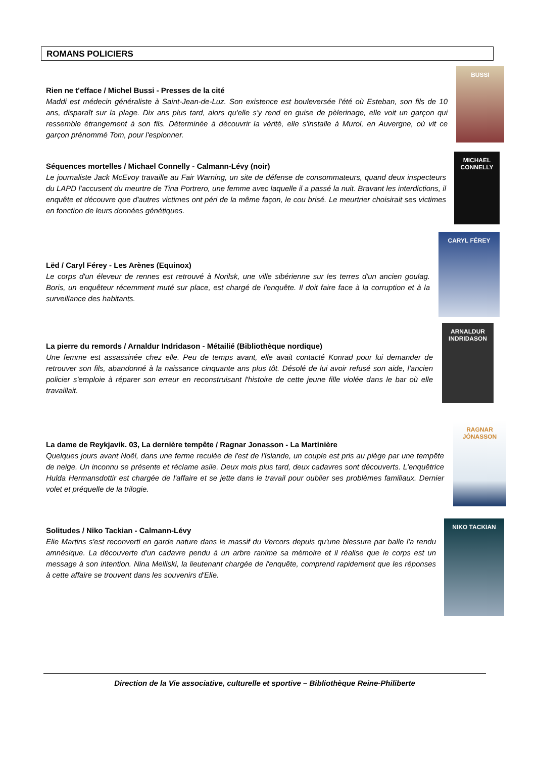ROMANS POLICIERS
Rien ne t'efface / Michel Bussi - Presses de la cité
Maddi est médecin généraliste à Saint-Jean-de-Luz. Son existence est bouleversée l'été où Esteban, son fils de 10 ans, disparaît sur la plage. Dix ans plus tard, alors qu'elle s'y rend en guise de pèlerinage, elle voit un garçon qui ressemble étrangement à son fils. Déterminée à découvrir la vérité, elle s'installe à Murol, en Auvergne, où vit ce garçon prénommé Tom, pour l'espionner.
BUSSI
Séquences mortelles / Michael Connelly - Calmann-Lévy (noir)
Le journaliste Jack McEvoy travaille au Fair Warning, un site de défense de consommateurs, quand deux inspecteurs du LAPD l'accusent du meurtre de Tina Portrero, une femme avec laquelle il a passé la nuit. Bravant les interdictions, il enquête et découvre que d'autres victimes ont péri de la même façon, le cou brisé. Le meurtrier choisirait ses victimes en fonction de leurs données génétiques.
MICHAEL CONNELLY
Lëd / Caryl Férey - Les Arènes (Equinox)
Le corps d'un éleveur de rennes est retrouvé à Norilsk, une ville sibérienne sur les terres d'un ancien goulag. Boris, un enquêteur récemment muté sur place, est chargé de l'enquête. Il doit faire face à la corruption et à la surveillance des habitants.
CARYL FÉREY
La pierre du remords / Arnaldur Indridason - Métailié (Bibliothèque nordique)
Une femme est assassinée chez elle. Peu de temps avant, elle avait contacté Konrad pour lui demander de retrouver son fils, abandonné à la naissance cinquante ans plus tôt. Désolé de lui avoir refusé son aide, l'ancien policier s'emploie à réparer son erreur en reconstruisant l'histoire de cette jeune fille violée dans le bar où elle travaillait.
ARNALDUR INDRIDASON
La dame de Reykjavik. 03, La dernière tempête / Ragnar Jonasson - La Martinière
Quelques jours avant Noël, dans une ferme reculée de l'est de l'Islande, un couple est pris au piège par une tempête de neige. Un inconnu se présente et réclame asile. Deux mois plus tard, deux cadavres sont découverts. L'enquêtrice Hulda Hermansdottir est chargée de l'affaire et se jette dans le travail pour oublier ses problèmes familiaux. Dernier volet et préquelle de la trilogie.
RAGNAR JÓNASSON
Solitudes / Niko Tackian - Calmann-Lévy
Elie Martins s'est reconverti en garde nature dans le massif du Vercors depuis qu'une blessure par balle l'a rendu amnésique. La découverte d'un cadavre pendu à un arbre ranime sa mémoire et il réalise que le corps est un message à son intention. Nina Melliski, la lieutenant chargée de l'enquête, comprend rapidement que les réponses à cette affaire se trouvent dans les souvenirs d'Elie.
NIKO TACKIAN
Direction de la Vie associative, culturelle et sportive – Bibliothèque Reine-Philiberte